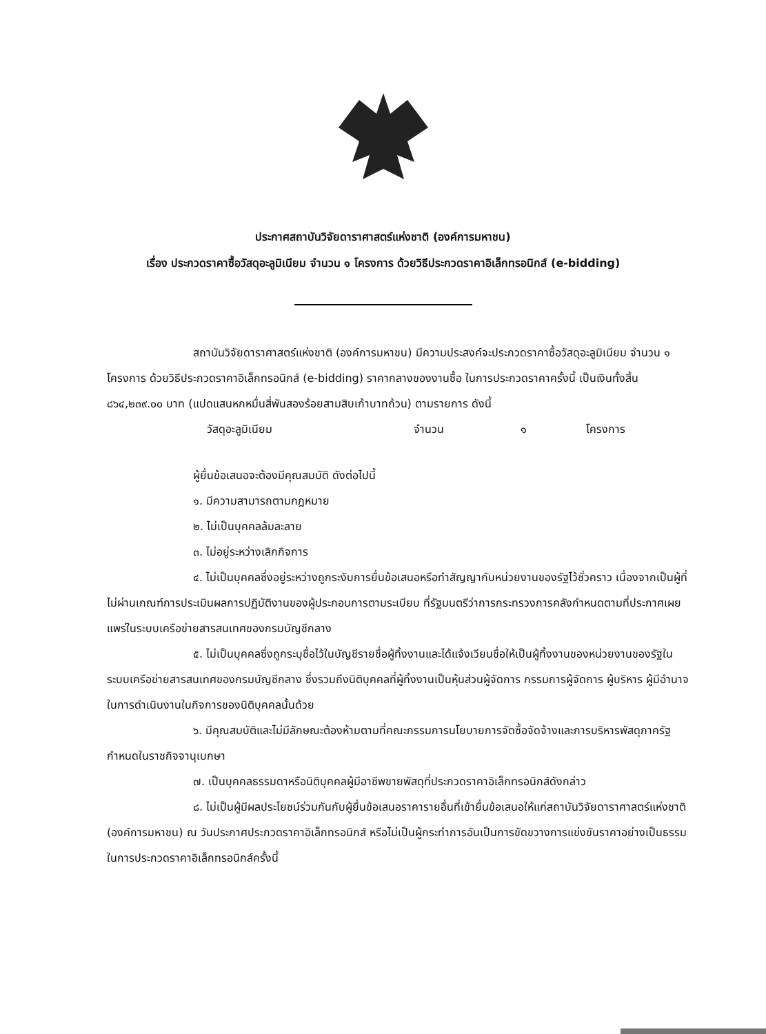ประกาศสถาบันวิจัยดาราศาสตร์แห่งชาติ (องค์การมหาชน)
เรื่อง ประกวดราคาซื้อวัสดุอะลูมิเนียม จำนวน ๑ โครงการ ด้วยวิธีประกวดราคาอิเล็กทรอนิกส์ (e-bidding)
สถาบันวิจัยดาราศาสตร์แห่งชาติ (องค์การมหาชน) มีความประสงค์จะประกวดราคาซื้อวัสดุอะลูมิเนียม จำนวน ๑ โครงการ ด้วยวิธีประกวดราคาอิเล็กทรอนิกส์ (e-bidding) ราคากลางของงานซื้อ ในการประกวดราคาครั้งนี้ เป็นเงินทั้งสิ้น ๘๖๔,๒๓๙.๐๐ บาท (แปดแสนหกหมื่นสี่พันสองร้อยสามสิบเก้าบาทถ้วน) ตามรายการ ดังนี้
วัสดุอะลูมิเนียม จำนวน ๑ โครงการ
ผู้ยื่นข้อเสนอจะต้องมีคุณสมบัติ ดังต่อไปนี้
๑. มีความสามารถตามกฎหมาย
๒. ไม่เป็นบุคคลล้มละลาย
๓. ไม่อยู่ระหว่างเลิกกิจการ
๔. ไม่เป็นบุคคลซึ่งอยู่ระหว่างถูกระงับการยื่นข้อเสนอหรือทำสัญญากับหน่วยงานของรัฐไว้ชั่วคราว เนื่องจากเป็นผู้ที่ไม่ผ่านเกณฑ์การประเมินผลการปฏิบัติงานของผู้ประกอบการตามระเบียบ ที่รัฐมนตรีว่าการกระทรวงการคลังกำหนดตามที่ประกาศเผยแพร่ในระบบเครือข่ายสารสนเทศของกรมบัญชีกลาง
๕. ไม่เป็นบุคคลซึ่งถูกระบุชื่อไว้ในบัญชีรายชื่อผู้ทิ้งงานและได้แจ้งเวียนชื่อให้เป็นผู้ทิ้งงานของหน่วยงานของรัฐในระบบเครือข่ายสารสนเทศของกรมบัญชีกลาง ซึ่งรวมถึงนิติบุคคลที่ผู้ทิ้งงานเป็นหุ้นส่วนผู้จัดการ กรรมการผู้จัดการ ผู้บริหาร ผู้มีอำนาจในการดำเนินงานในกิจการของนิติบุคคลนั้นด้วย
๖. มีคุณสมบัติและไม่มีลักษณะต้องห้ามตามที่คณะกรรมการนโยบายการจัดซื้อจัดจ้างและการบริหารพัสดุภาครัฐกำหนดในราชกิจจานุเบกษา
๗. เป็นบุคคลธรรมดาหรือนิติบุคคลผู้มีอาชีพขายพัสดุที่ประกวดราคาอิเล็กทรอนิกส์ดังกล่าว
๘. ไม่เป็นผู้มีผลประโยชน์ร่วมกันกับผู้ยื่นข้อเสนอราคารายอื่นที่เข้ายื่นข้อเสนอให้แก่สถาบันวิจัยดาราศาสตร์แห่งชาติ (องค์การมหาชน) ณ วันประกาศประกวดราคาอิเล็กทรอนิกส์ หรือไม่เป็นผู้กระทำการอันเป็นการขัดขวางการแข่งขันราคาอย่างเป็นธรรม ในการประกวดราคาอิเล็กทรอนิกส์ครั้งนี้